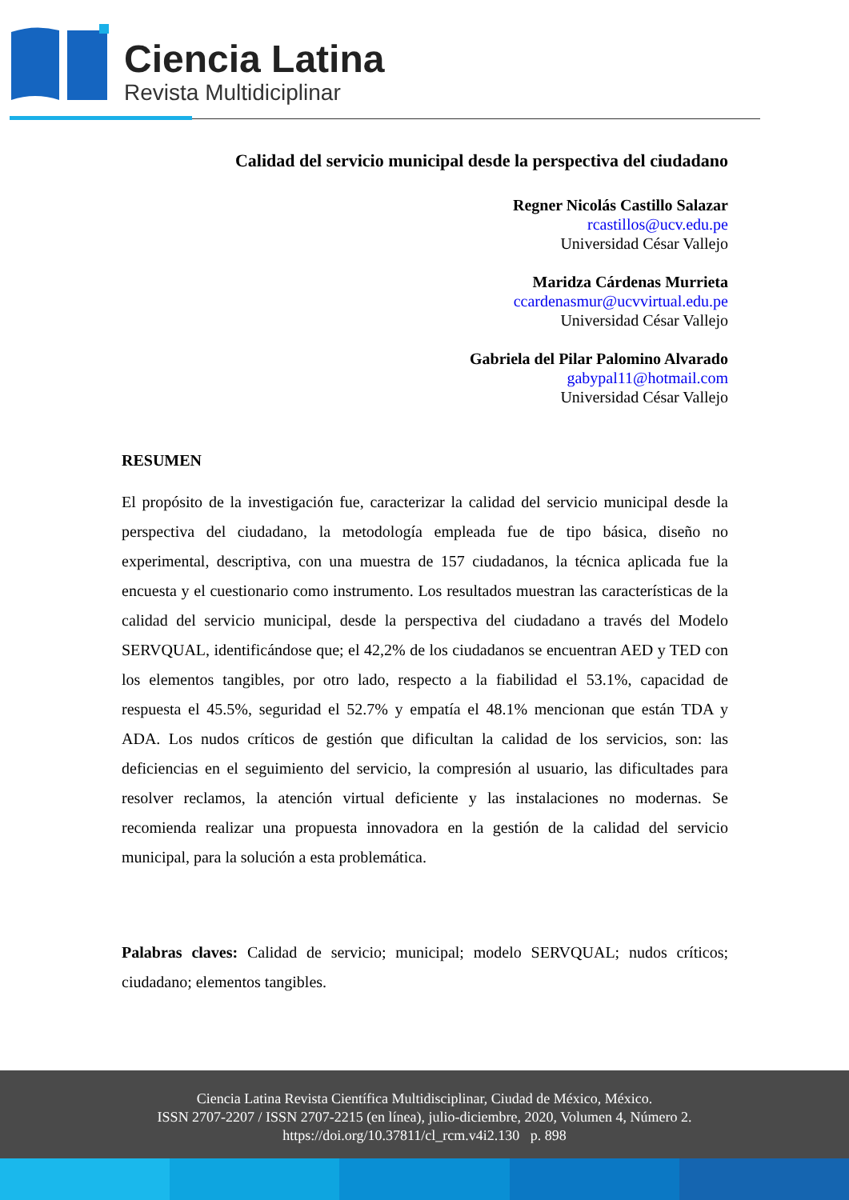Ciencia Latina
Revista Multidiciplinar
Calidad del servicio municipal desde la perspectiva del ciudadano
Regner Nicolás Castillo Salazar
rcastillos@ucv.edu.pe
Universidad César Vallejo
Maridza Cárdenas Murrieta
ccardenasmur@ucvvirtual.edu.pe
Universidad César Vallejo
Gabriela del Pilar Palomino Alvarado
gabypal11@hotmail.com
Universidad César Vallejo
RESUMEN
El propósito de la investigación fue, caracterizar la calidad del servicio municipal desde la perspectiva del ciudadano, la metodología empleada fue de tipo básica, diseño no experimental, descriptiva, con una muestra de 157 ciudadanos, la técnica aplicada fue la encuesta y el cuestionario como instrumento. Los resultados muestran las características de la calidad del servicio municipal, desde la perspectiva del ciudadano a través del Modelo SERVQUAL, identificándose que; el 42,2% de los ciudadanos se encuentran AED y TED con los elementos tangibles, por otro lado, respecto a la fiabilidad el 53.1%, capacidad de respuesta el 45.5%, seguridad el 52.7% y empatía el 48.1% mencionan que están TDA y ADA. Los nudos críticos de gestión que dificultan la calidad de los servicios, son: las deficiencias en el seguimiento del servicio, la compresión al usuario, las dificultades para resolver reclamos, la atención virtual deficiente y las instalaciones no modernas. Se recomienda realizar una propuesta innovadora en la gestión de la calidad del servicio municipal, para la solución a esta problemática.
Palabras claves: Calidad de servicio; municipal; modelo SERVQUAL; nudos críticos; ciudadano; elementos tangibles.
Ciencia Latina Revista Científica Multidisciplinar, Ciudad de México, México.
ISSN 2707-2207 / ISSN 2707-2215 (en línea), julio-diciembre, 2020, Volumen 4, Número 2.
https://doi.org/10.37811/cl_rcm.v4i2.130 p. 898